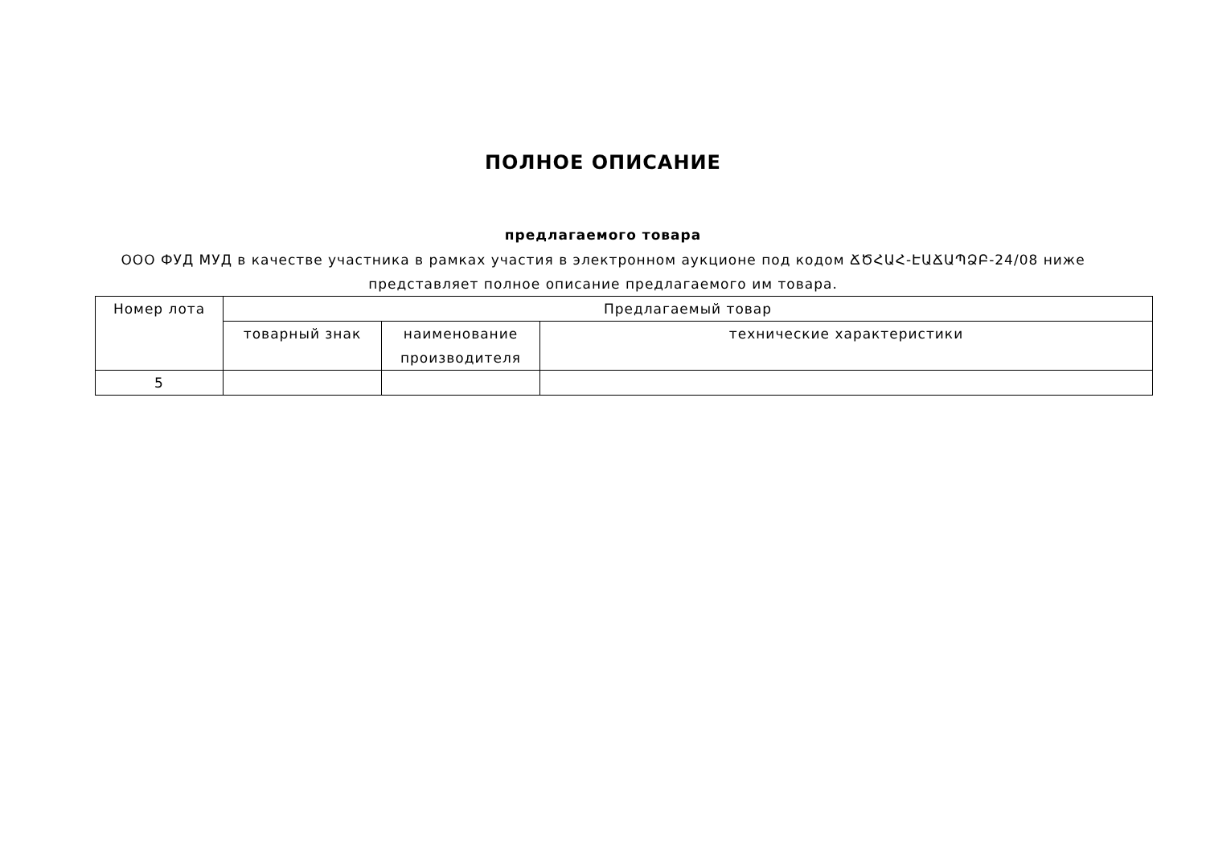ПОЛНОЕ ОПИСАНИЕ
предлагаемого товара
ООО ФУД МУД в качестве участника в рамках участия в электронном аукционе под кодом ՃԾՀԱՀ-ԷԱՃԱՊՁԲ-24/08 ниже представляет полное описание предлагаемого им товара.
| Номер лота | Предлагаемый товар | | |
| --- | --- | --- | --- |
| | товарный знак | наименование производителя | технические характеристики |
| 5 | | | |